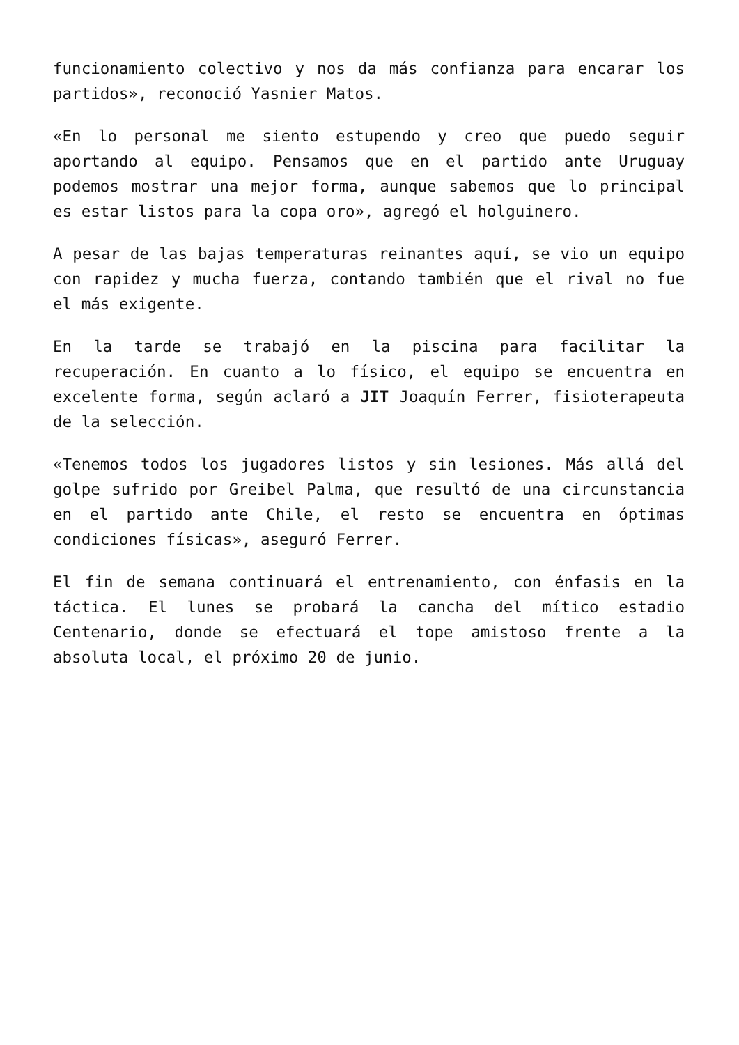funcionamiento colectivo y nos da más confianza para encarar los partidos», reconoció Yasnier Matos.
«En lo personal me siento estupendo y creo que puedo seguir aportando al equipo. Pensamos que en el partido ante Uruguay podemos mostrar una mejor forma, aunque sabemos que lo principal es estar listos para la copa oro», agregó el holguinero.
A pesar de las bajas temperaturas reinantes aquí, se vio un equipo con rapidez y mucha fuerza, contando también que el rival no fue el más exigente.
En la tarde se trabajó en la piscina para facilitar la recuperación. En cuanto a lo físico, el equipo se encuentra en excelente forma, según aclaró a JIT Joaquín Ferrer, fisioterapeuta de la selección.
«Tenemos todos los jugadores listos y sin lesiones. Más allá del golpe sufrido por Greibel Palma, que resultó de una circunstancia en el partido ante Chile, el resto se encuentra en óptimas condiciones físicas», aseguró Ferrer.
El fin de semana continuará el entrenamiento, con énfasis en la táctica. El lunes se probará la cancha del mítico estadio Centenario, donde se efectuará el tope amistoso frente a la absoluta local, el próximo 20 de junio.